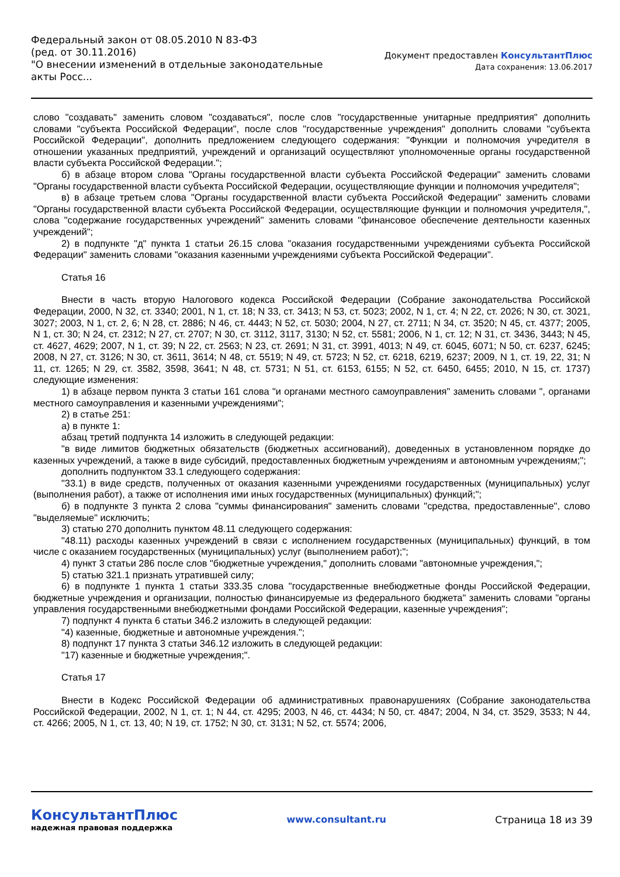Федеральный закон от 08.05.2010 N 83-ФЗ
(ред. от 30.11.2016)
"О внесении изменений в отдельные законодательные акты Росс...
Документ предоставлен КонсультантПлюс
Дата сохранения: 13.06.2017
слово "создавать" заменить словом "создаваться", после слов "государственные унитарные предприятия" дополнить словами "субъекта Российской Федерации", после слов "государственные учреждения" дополнить словами "субъекта Российской Федерации", дополнить предложением следующего содержания: "Функции и полномочия учредителя в отношении указанных предприятий, учреждений и организаций осуществляют уполномоченные органы государственной власти субъекта Российской Федерации.";
б) в абзаце втором слова "Органы государственной власти субъекта Российской Федерации" заменить словами "Органы государственной власти субъекта Российской Федерации, осуществляющие функции и полномочия учредителя";
в) в абзаце третьем слова "Органы государственной власти субъекта Российской Федерации" заменить словами "Органы государственной власти субъекта Российской Федерации, осуществляющие функции и полномочия учредителя,", слова "содержание государственных учреждений" заменить словами "финансовое обеспечение деятельности казенных учреждений";
2) в подпункте "д" пункта 1 статьи 26.15 слова "оказания государственными учреждениями субъекта Российской Федерации" заменить словами "оказания казенными учреждениями субъекта Российской Федерации".
Статья 16
Внести в часть вторую Налогового кодекса Российской Федерации (Собрание законодательства Российской Федерации, 2000, N 32, ст. 3340; 2001, N 1, ст. 18; N 33, ст. 3413; N 53, ст. 5023; 2002, N 1, ст. 4; N 22, ст. 2026; N 30, ст. 3021, 3027; 2003, N 1, ст. 2, 6; N 28, ст. 2886; N 46, ст. 4443; N 52, ст. 5030; 2004, N 27, ст. 2711; N 34, ст. 3520; N 45, ст. 4377; 2005, N 1, ст. 30; N 24, ст. 2312; N 27, ст. 2707; N 30, ст. 3112, 3117, 3130; N 52, ст. 5581; 2006, N 1, ст. 12; N 31, ст. 3436, 3443; N 45, ст. 4627, 4629; 2007, N 1, ст. 39; N 22, ст. 2563; N 23, ст. 2691; N 31, ст. 3991, 4013; N 49, ст. 6045, 6071; N 50, ст. 6237, 6245; 2008, N 27, ст. 3126; N 30, ст. 3611, 3614; N 48, ст. 5519; N 49, ст. 5723; N 52, ст. 6218, 6219, 6237; 2009, N 1, ст. 19, 22, 31; N 11, ст. 1265; N 29, ст. 3582, 3598, 3641; N 48, ст. 5731; N 51, ст. 6153, 6155; N 52, ст. 6450, 6455; 2010, N 15, ст. 1737) следующие изменения:
1) в абзаце первом пункта 3 статьи 161 слова "и органами местного самоуправления" заменить словами ", органами местного самоуправления и казенными учреждениями";
2) в статье 251:
а) в пункте 1:
абзац третий подпункта 14 изложить в следующей редакции:
"в виде лимитов бюджетных обязательств (бюджетных ассигнований), доведенных в установленном порядке до казенных учреждений, а также в виде субсидий, предоставленных бюджетным учреждениям и автономным учреждениям;";
дополнить подпунктом 33.1 следующего содержания:
"33.1) в виде средств, полученных от оказания казенными учреждениями государственных (муниципальных) услуг (выполнения работ), а также от исполнения ими иных государственных (муниципальных) функций;";
б) в подпункте 3 пункта 2 слова "суммы финансирования" заменить словами "средства, предоставленные", слово "выделяемые" исключить;
3) статью 270 дополнить пунктом 48.11 следующего содержания:
"48.11) расходы казенных учреждений в связи с исполнением государственных (муниципальных) функций, в том числе с оказанием государственных (муниципальных) услуг (выполнением работ);";
4) пункт 3 статьи 286 после слов "бюджетные учреждения," дополнить словами "автономные учреждения,";
5) статью 321.1 признать утратившей силу;
6) в подпункте 1 пункта 1 статьи 333.35 слова "государственные внебюджетные фонды Российской Федерации, бюджетные учреждения и организации, полностью финансируемые из федерального бюджета" заменить словами "органы управления государственными внебюджетными фондами Российской Федерации, казенные учреждения";
7) подпункт 4 пункта 6 статьи 346.2 изложить в следующей редакции:
"4) казенные, бюджетные и автономные учреждения.";
8) подпункт 17 пункта 3 статьи 346.12 изложить в следующей редакции:
"17) казенные и бюджетные учреждения;".
Статья 17
Внести в Кодекс Российской Федерации об административных правонарушениях (Собрание законодательства Российской Федерации, 2002, N 1, ст. 1; N 44, ст. 4295; 2003, N 46, ст. 4434; N 50, ст. 4847; 2004, N 34, ст. 3529, 3533; N 44, ст. 4266; 2005, N 1, ст. 13, 40; N 19, ст. 1752; N 30, ст. 3131; N 52, ст. 5574; 2006,
КонсультантПлюс
надежная правовая поддержка
www.consultant.ru Страница 18 из 39